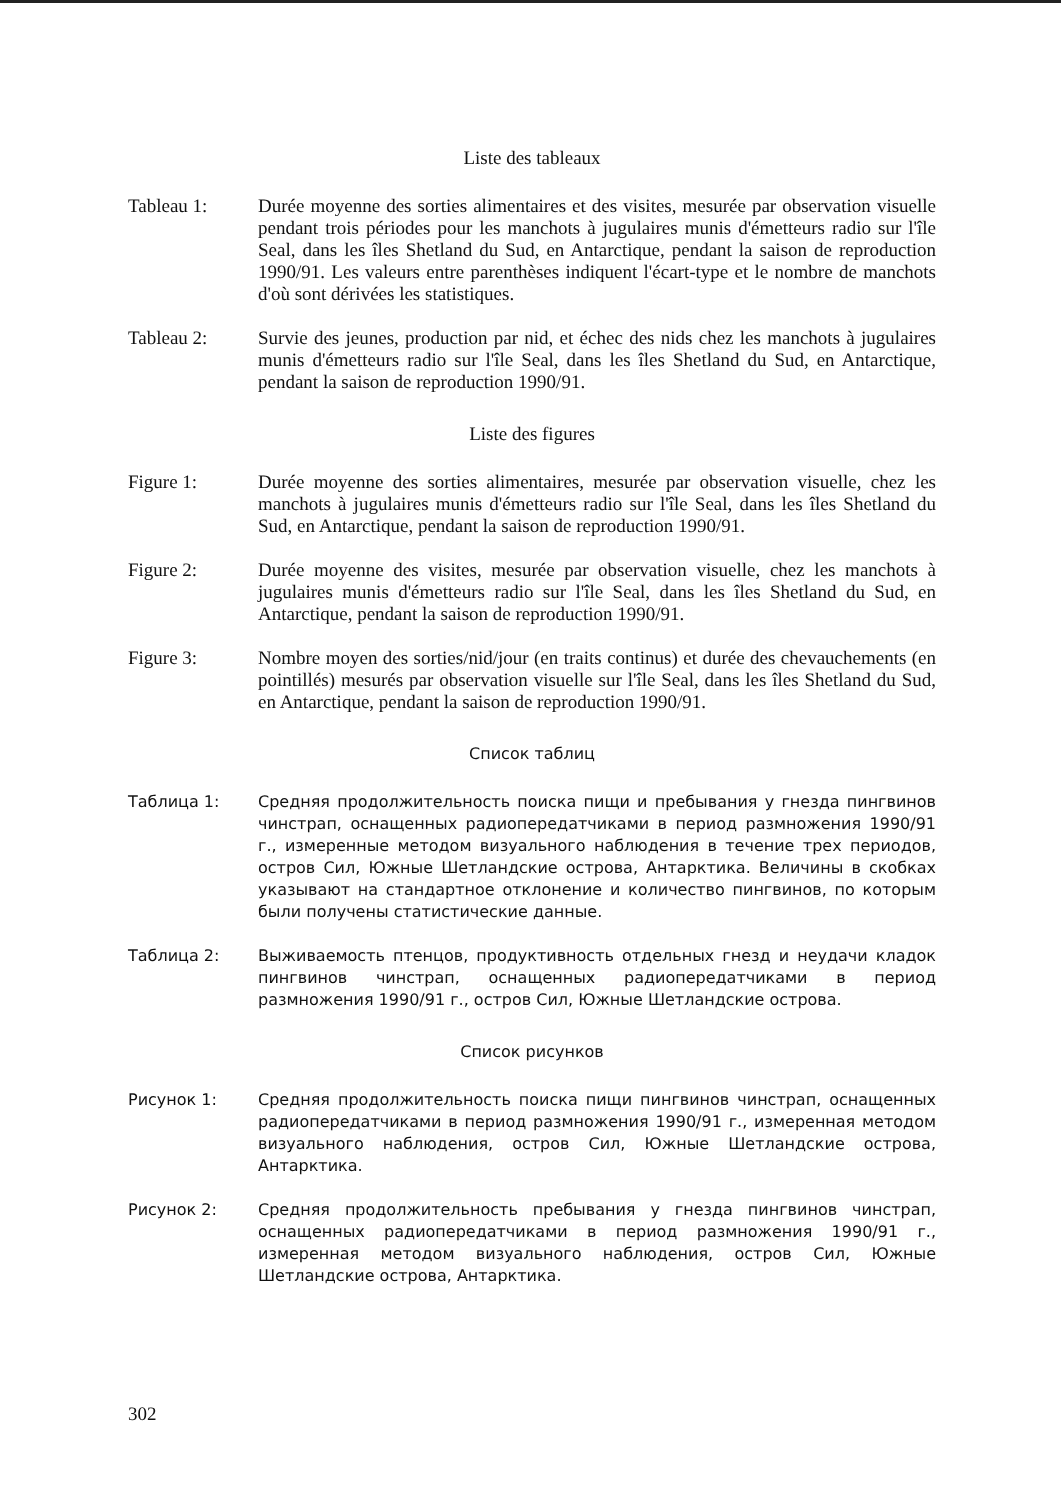Liste des tableaux
Tableau 1: Durée moyenne des sorties alimentaires et des visites, mesurée par observation visuelle pendant trois périodes pour les manchots à jugulaires munis d'émetteurs radio sur l'île Seal, dans les îles Shetland du Sud, en Antarctique, pendant la saison de reproduction 1990/91. Les valeurs entre parenthèses indiquent l'écart-type et le nombre de manchots d'où sont dérivées les statistiques.
Tableau 2: Survie des jeunes, production par nid, et échec des nids chez les manchots à jugulaires munis d'émetteurs radio sur l'île Seal, dans les îles Shetland du Sud, en Antarctique, pendant la saison de reproduction 1990/91.
Liste des figures
Figure 1: Durée moyenne des sorties alimentaires, mesurée par observation visuelle, chez les manchots à jugulaires munis d'émetteurs radio sur l'île Seal, dans les îles Shetland du Sud, en Antarctique, pendant la saison de reproduction 1990/91.
Figure 2: Durée moyenne des visites, mesurée par observation visuelle, chez les manchots à jugulaires munis d'émetteurs radio sur l'île Seal, dans les îles Shetland du Sud, en Antarctique, pendant la saison de reproduction 1990/91.
Figure 3: Nombre moyen des sorties/nid/jour (en traits continus) et durée des chevauchements (en pointillés) mesurés par observation visuelle sur l'île Seal, dans les îles Shetland du Sud, en Antarctique, pendant la saison de reproduction 1990/91.
Список таблиц
Таблица 1: Средняя продолжительность поиска пищи и пребывания у гнезда пингвинов чинстрап, оснащенных радиопередатчиками в период размножения 1990/91 г., измеренные методом визуального наблюдения в течение трех периодов, остров Сил, Южные Шетландские острова, Антарктика. Величины в скобках указывают на стандартное отклонение и количество пингвинов, по которым были получены статистические данные.
Таблица 2: Выживаемость птенцов, продуктивность отдельных гнезд и неудачи кладок пингвинов чинстрап, оснащенных радиопередатчиками в период размножения 1990/91 г., остров Сил, Южные Шетландские острова.
Список рисунков
Рисунок 1: Средняя продолжительность поиска пищи пингвинов чинстрап, оснащенных радиопередатчиками в период размножения 1990/91 г., измеренная методом визуального наблюдения, остров Сил, Южные Шетландские острова, Антарктика.
Рисунок 2: Средняя продолжительность пребывания у гнезда пингвинов чинстрап, оснащенных радиопередатчиками в период размножения 1990/91 г., измеренная методом визуального наблюдения, остров Сил, Южные Шетландские острова, Антарктика.
302